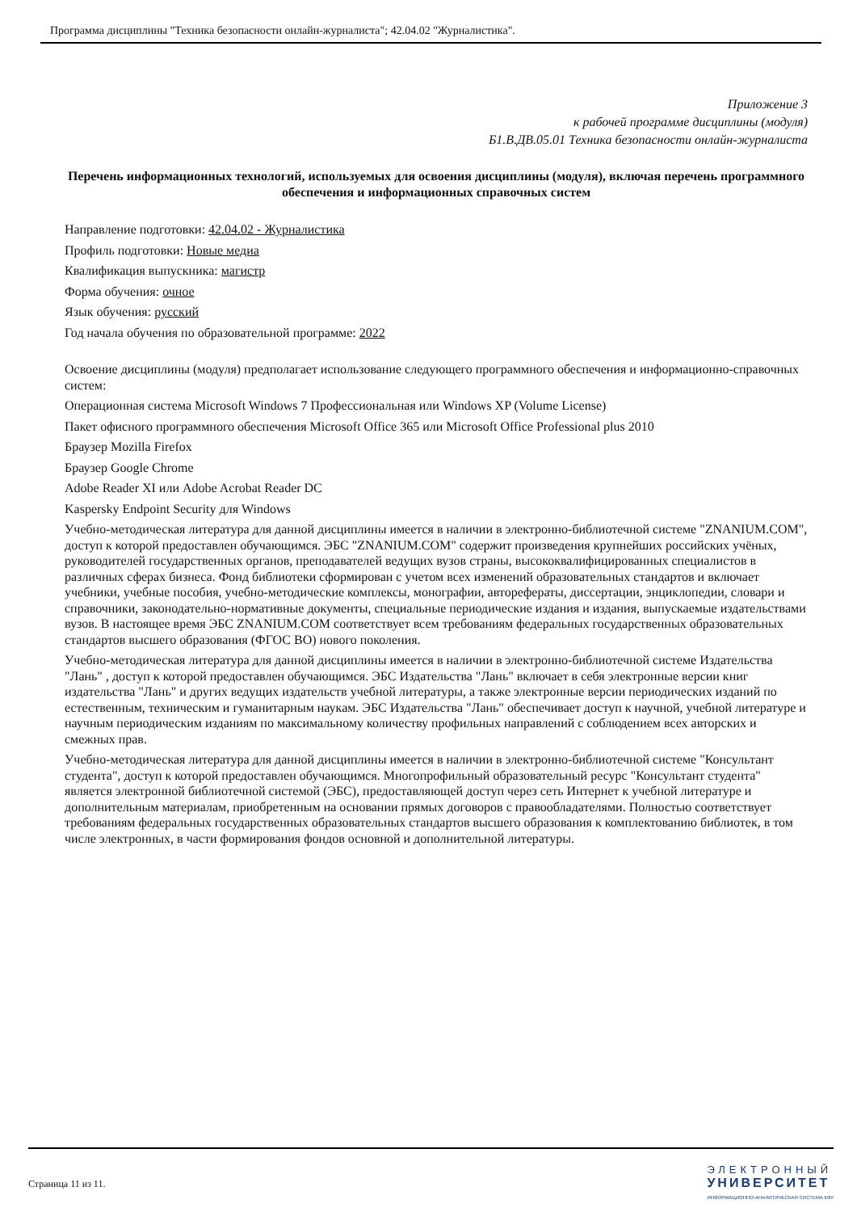Программа дисциплины "Техника безопасности онлайн-журналиста"; 42.04.02 "Журналистика".
Приложение 3
к рабочей программе дисциплины (модуля)
Б1.В.ДВ.05.01 Техника безопасности онлайн-журналиста
Перечень информационных технологий, используемых для освоения дисциплины (модуля), включая перечень программного обеспечения и информационных справочных систем
Направление подготовки: 42.04.02 - Журналистика
Профиль подготовки: Новые медиа
Квалификация выпускника: магистр
Форма обучения: очное
Язык обучения: русский
Год начала обучения по образовательной программе: 2022
Освоение дисциплины (модуля) предполагает использование следующего программного обеспечения и информационно-справочных систем:
Операционная система Microsoft Windows 7 Профессиональная или Windows XP (Volume License)
Пакет офисного программного обеспечения Microsoft Office 365 или Microsoft Office Professional plus 2010
Браузер Mozilla Firefox
Браузер Google Chrome
Adobe Reader XI или Adobe Acrobat Reader DC
Kaspersky Endpoint Security для Windows
Учебно-методическая литература для данной дисциплины имеется в наличии в электронно-библиотечной системе "ZNANIUM.COM", доступ к которой предоставлен обучающимся. ЭБС "ZNANIUM.COM" содержит произведения крупнейших российских учёных, руководителей государственных органов, преподавателей ведущих вузов страны, высококвалифицированных специалистов в различных сферах бизнеса. Фонд библиотеки сформирован с учетом всех изменений образовательных стандартов и включает учебники, учебные пособия, учебно-методические комплексы, монографии, авторефераты, диссертации, энциклопедии, словари и справочники, законодательно-нормативные документы, специальные периодические издания и издания, выпускаемые издательствами вузов. В настоящее время ЭБС ZNANIUM.COM соответствует всем требованиям федеральных государственных образовательных стандартов высшего образования (ФГОС ВО) нового поколения.
Учебно-методическая литература для данной дисциплины имеется в наличии в электронно-библиотечной системе Издательства "Лань" , доступ к которой предоставлен обучающимся. ЭБС Издательства "Лань" включает в себя электронные версии книг издательства "Лань" и других ведущих издательств учебной литературы, а также электронные версии периодических изданий по естественным, техническим и гуманитарным наукам. ЭБС Издательства "Лань" обеспечивает доступ к научной, учебной литературе и научным периодическим изданиям по максимальному количеству профильных направлений с соблюдением всех авторских и смежных прав.
Учебно-методическая литература для данной дисциплины имеется в наличии в электронно-библиотечной системе "Консультант студента", доступ к которой предоставлен обучающимся. Многопрофильный образовательный ресурс "Консультант студента" является электронной библиотечной системой (ЭБС), предоставляющей доступ через сеть Интернет к учебной литературе и дополнительным материалам, приобретенным на основании прямых договоров с правообладателями. Полностью соответствует требованиям федеральных государственных образовательных стандартов высшего образования к комплектованию библиотек, в том числе электронных, в части формирования фондов основной и дополнительной литературы.
Страница 11 из 11.
ЭЛЕКТРОННЫЙ
УНИВЕРСИТЕТ
ИНФОРМАЦИОННО-АНАЛИТИЧЕСКАЯ СИСТЕМА КФУ